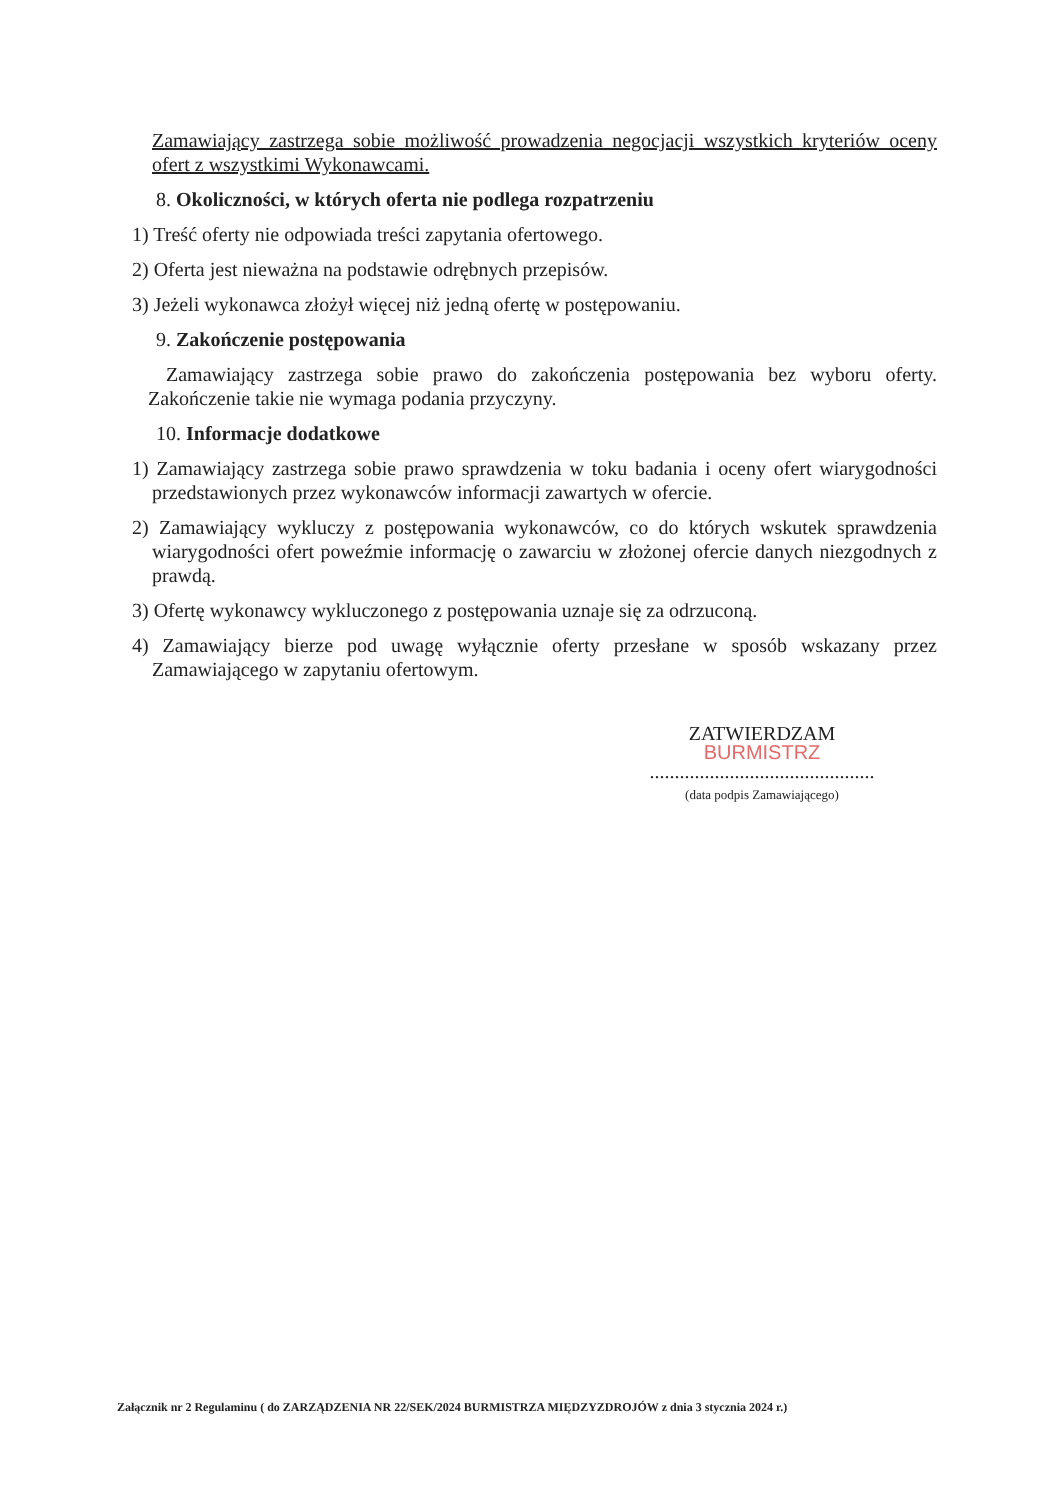Zamawiający zastrzega sobie możliwość prowadzenia negocjacji wszystkich kryteriów oceny ofert z wszystkimi Wykonawcami.
8. Okoliczności, w których oferta nie podlega rozpatrzeniu
1) Treść oferty nie odpowiada treści zapytania ofertowego.
2) Oferta jest nieważna na podstawie odrębnych przepisów.
3) Jeżeli wykonawca złożył więcej niż jedną ofertę w postępowaniu.
9. Zakończenie postępowania
Zamawiający zastrzega sobie prawo do zakończenia postępowania bez wyboru oferty. Zakończenie takie nie wymaga podania przyczyny.
10. Informacje dodatkowe
1) Zamawiający zastrzega sobie prawo sprawdzenia w toku badania i oceny ofert wiarygodności przedstawionych przez wykonawców informacji zawartych w ofercie.
2) Zamawiający wykluczy z postępowania wykonawców, co do których wskutek sprawdzenia wiarygodności ofert poweźmie informację o zawarciu w złożonej ofercie danych niezgodnych z prawdą.
3) Ofertę wykonawcy wykluczonego z postępowania uznaje się za odrzuconą.
4) Zamawiający bierze pod uwagę wyłącznie oferty przesłane w sposób wskazany przez Zamawiającego w zapytaniu ofertowym.
ZATWIERDZAM
BURMISTRZ
.............................................
(data podpis Zamawiającego)
Załącznik nr 2 Regulaminu ( do ZARZĄDZENIA NR 22/SEK/2024 BURMISTRZA MIĘDZYZDROJÓW z dnia 3 stycznia 2024 r.)